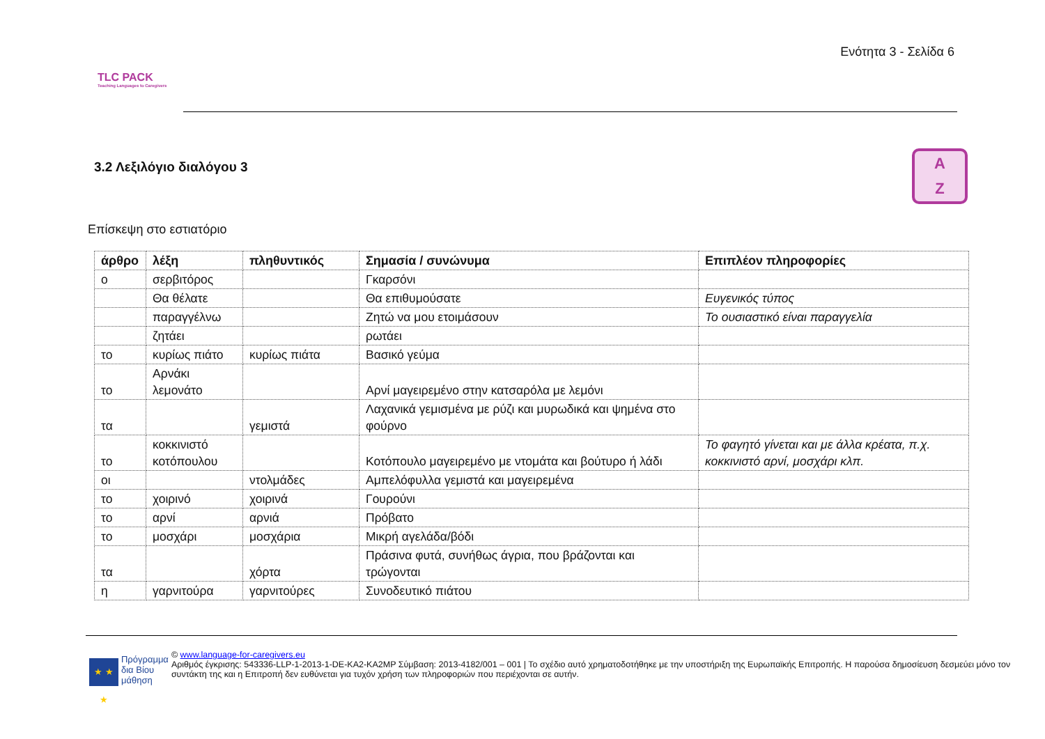TLC PACK
Teaching Languages to Caregivers
Ενότητα 3 - Σελίδα 6
3.2 Λεξιλόγιο διαλόγου 3
A
Z
Επίσκεψη στο εστιατόριο
| άρθρο | λέξη | πληθυντικός | Σημασία / συνώνυμα | Επιπλέον πληροφορίες |
| --- | --- | --- | --- | --- |
| ο | σερβιτόρος | | Γκαρσόνι | |
| | Θα θέλατε | | Θα επιθυμούσατε | Ευγενικός τύπος |
| | παραγγέλνω | | Ζητώ να μου ετοιμάσουν | Το ουσιαστικό είναι παραγγελία |
| | ζητάει | | ρωτάει | |
| το | κυρίως πιάτο | κυρίως πιάτα | Βασικό γεύμα | |
| το | Αρνάκι λεμονάτο | | Αρνί μαγειρεμένο στην κατσαρόλα με λεμόνι | |
| τα | | γεμιστά | Λαχανικά γεμισμένα με ρύζι και μυρωδικά και ψημένα στο φούρνο | |
| το | κοκκινιστό κοτόπουλου | | Κοτόπουλο μαγειρεμένο με ντομάτα και βούτυρο ή λάδι | Το φαγητό γίνεται και με άλλα κρέατα, π.χ. κοκκινιστό αρνί, μοσχάρι κλπ. |
| οι | | ντολμάδες | Αμπελόφυλλα γεμιστά και μαγειρεμένα | |
| το | χοιρινό | χοιρινά | Γουρούνι | |
| το | αρνί | αρνιά | Πρόβατο | |
| το | μοσχάρι | μοσχάρια | Μικρή αγελάδα/βόδι | |
| τα | | χόρτα | Πράσινα φυτά, συνήθως άγρια, που βράζονται και τρώγονται | |
| η | γαρνιτούρα | γαρνιτούρες | Συνοδευτικό πιάτου | |
★ ★ ★
Πρόγραμμα δια Βίου μάθηση
© www.language-for-caregivers.eu
Αριθμός έγκρισης: 543336-LLP-1-2013-1-DE-KA2-KA2MP Σύμβαση: 2013-4182/001 – 001 | Το σχέδιο αυτό χρηματοδοτήθηκε με την υποστήριξη της Ευρωπαϊκής Επιτροπής. Η παρούσα δημοσίευση δεσμεύει μόνο τον συντάκτη της και η Επιτροπή δεν ευθύνεται για τυχόν χρήση των πληροφοριών που περιέχονται σε αυτήν.